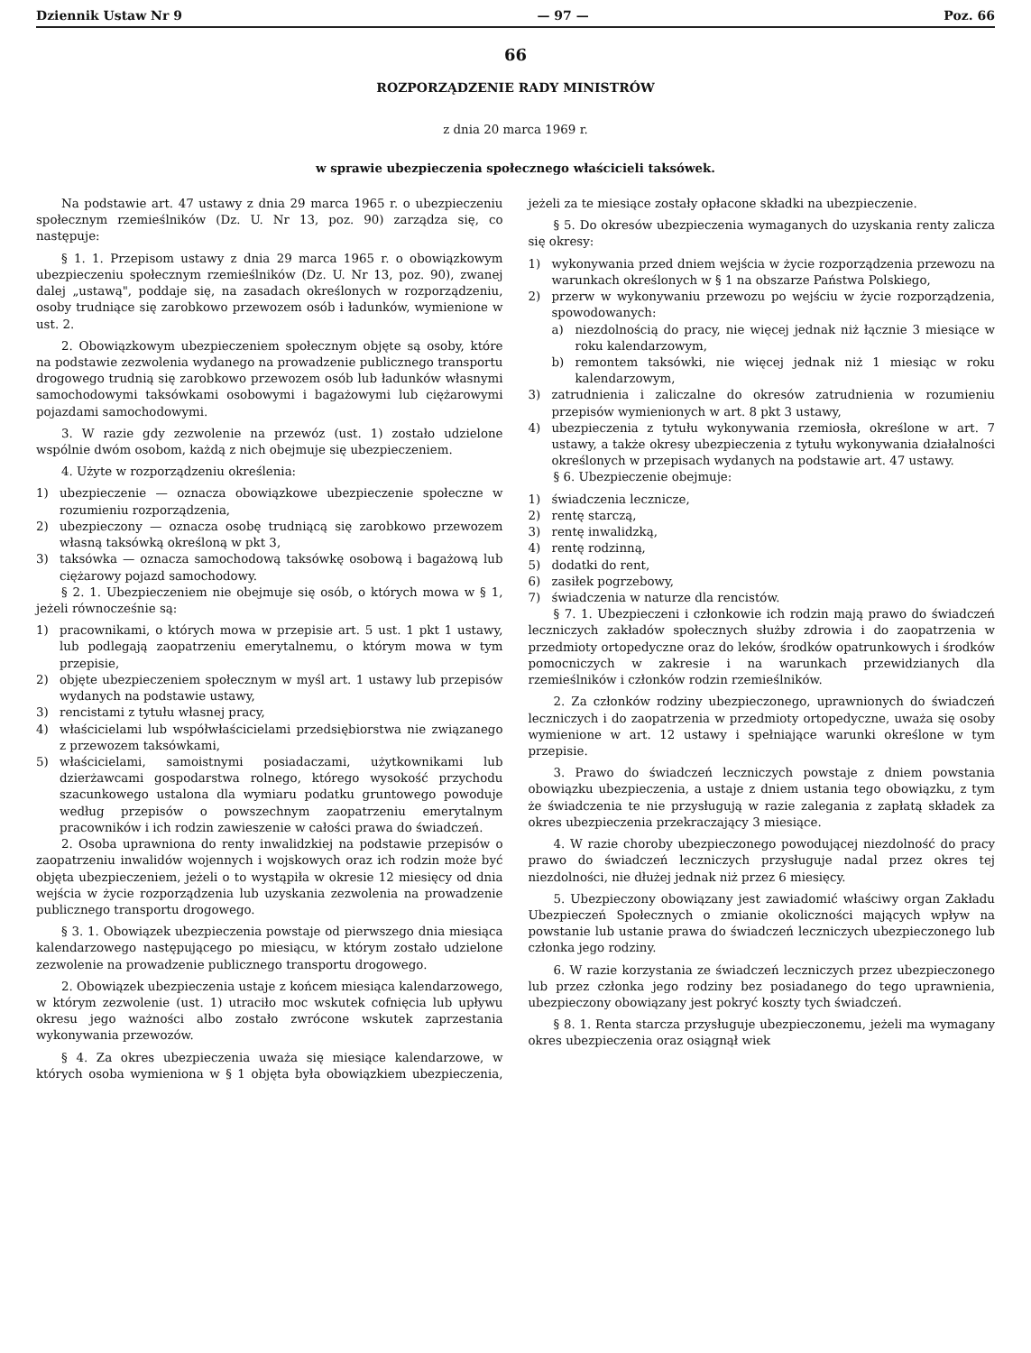Dziennik Ustaw Nr 9 — 97 — Poz. 66
66
ROZPORZĄDZENIE RADY MINISTRÓW
z dnia 20 marca 1969 r.
w sprawie ubezpieczenia społecznego właścicieli taksówek.
Na podstawie art. 47 ustawy z dnia 29 marca 1965 r. o ubezpieczeniu społecznym rzemieślników (Dz. U. Nr 13, poz. 90) zarządza się, co następuje:
§ 1. 1. Przepisom ustawy z dnia 29 marca 1965 r. o obowiązkowym ubezpieczeniu społecznym rzemieślników (Dz. U. Nr 13, poz. 90), zwanej dalej „ustawą", poddaje się, na zasadach określonych w rozporządzeniu, osoby trudniące się zarobkowo przewozem osób i ładunków, wymienione w ust. 2.
2. Obowiązkowym ubezpieczeniem społecznym objęte są osoby, które na podstawie zezwolenia wydanego na prowadzenie publicznego transportu drogowego trudnią się zarobkowo przewozem osób lub ładunków własnymi samochodowymi taksówkami osobowymi i bagażowymi lub ciężarowymi pojazdami samochodowymi.
3. W razie gdy zezwolenie na przewóz (ust. 1) zostało udzielone wspólnie dwóm osobom, każdą z nich obejmuje się ubezpieczeniem.
4. Użyte w rozporządzeniu określenia:
1) ubezpieczenie — oznacza obowiązkowe ubezpieczenie społeczne w rozumieniu rozporządzenia,
2) ubezpieczony — oznacza osobę trudniącą się zarobkowo przewozem własną taksówką określoną w pkt 3,
3) taksówka — oznacza samochodową taksówkę osobową i bagażową lub ciężarowy pojazd samochodowy.
§ 2. 1. Ubezpieczeniem nie obejmuje się osób, o których mowa w § 1, jeżeli równocześnie są:
1) pracownikami, o których mowa w przepisie art. 5 ust. 1 pkt 1 ustawy, lub podlegają zaopatrzeniu emerytalnemu, o którym mowa w tym przepisie,
2) objęte ubezpieczeniem społecznym w myśl art. 1 ustawy lub przepisów wydanych na podstawie ustawy,
3) rencistami z tytułu własnej pracy,
4) właścicielami lub współwłaścicielami przedsiębiorstwa nie związanego z przewozem taksówkami,
5) właścicielami, samoistnymi posiadaczami, użytkownikami lub dzierżawcami gospodarstwa rolnego, którego wysokość przychodu szacunkowego ustalona dla wymiaru podatku gruntowego powoduje według przepisów o powszechnym zaopatrzeniu emerytalnym pracowników i ich rodzin zawieszenie w całości prawa do świadczeń.
2. Osoba uprawniona do renty inwalidzkiej na podstawie przepisów o zaopatrzeniu inwalidów wojennych i wojskowych oraz ich rodzin może być objęta ubezpieczeniem, jeżeli o to wystąpiła w okresie 12 miesięcy od dnia wejścia w życie rozporządzenia lub uzyskania zezwolenia na prowadzenie publicznego transportu drogowego.
§ 3. 1. Obowiązek ubezpieczenia powstaje od pierwszego dnia miesiąca kalendarzowego następującego po miesiącu, w którym zostało udzielone zezwolenie na prowadzenie publicznego transportu drogowego.
2. Obowiązek ubezpieczenia ustaje z końcem miesiąca kalendarzowego, w którym zezwolenie (ust. 1) utraciło moc wskutek cofnięcia lub upływu okresu jego ważności albo zostało zwrócone wskutek zaprzestania wykonywania przewozów.
§ 4. Za okres ubezpieczenia uważa się miesiące kalendarzowe, w których osoba wymieniona w § 1 objęta była obowiązkiem ubezpieczenia, jeżeli za te miesiące zostały opłacone składki na ubezpieczenie.
§ 5. Do okresów ubezpieczenia wymaganych do uzyskania renty zalicza się okresy:
1) wykonywania przed dniem wejścia w życie rozporządzenia przewozu na warunkach określonych w § 1 na obszarze Państwa Polskiego,
2) przerw w wykonywaniu przewozu po wejściu w życie rozporządzenia, spowodowanych:
a) niezdolnością do pracy, nie więcej jednak niż łącznie 3 miesiące w roku kalendarzowym,
b) remontem taksówki, nie więcej jednak niż 1 miesiąc w roku kalendarzowym,
3) zatrudnienia i zaliczalne do okresów zatrudnienia w rozumieniu przepisów wymienionych w art. 8 pkt 3 ustawy,
4) ubezpieczenia z tytułu wykonywania rzemiosła, określone w art. 7 ustawy, a także okresy ubezpieczenia z tytułu wykonywania działalności określonych w przepisach wydanych na podstawie art. 47 ustawy.
§ 6. Ubezpieczenie obejmuje:
1) świadczenia lecznicze,
2) rentę starczą,
3) rentę inwalidzką,
4) rentę rodzinną,
5) dodatki do rent,
6) zasiłek pogrzebowy,
7) świadczenia w naturze dla rencistów.
§ 7. 1. Ubezpieczeni i członkowie ich rodzin mają prawo do świadczeń leczniczych zakładów społecznych służby zdrowia i do zaopatrzenia w przedmioty ortopedyczne oraz do leków, środków opatrunkowych i środków pomocniczych w zakresie i na warunkach przewidzianych dla rzemieślników i członków rodzin rzemieślników.
2. Za członków rodziny ubezpieczonego, uprawnionych do świadczeń leczniczych i do zaopatrzenia w przedmioty ortopedyczne, uważa się osoby wymienione w art. 12 ustawy i spełniające warunki określone w tym przepisie.
3. Prawo do świadczeń leczniczych powstaje z dniem powstania obowiązku ubezpieczenia, a ustaje z dniem ustania tego obowiązku, z tym że świadczenia te nie przysługują w razie zalegania z zapłatą składek za okres ubezpieczenia przekraczający 3 miesiące.
4. W razie choroby ubezpieczonego powodującej niezdolność do pracy prawo do świadczeń leczniczych przysługuje nadal przez okres tej niezdolności, nie dłużej jednak niż przez 6 miesięcy.
5. Ubezpieczony obowiązany jest zawiadomić właściwy organ Zakładu Ubezpieczeń Społecznych o zmianie okoliczności mających wpływ na powstanie lub ustanie prawa do świadczeń leczniczych ubezpieczonego lub członka jego rodziny.
6. W razie korzystania ze świadczeń leczniczych przez ubezpieczonego lub przez członka jego rodziny bez posiadanego do tego uprawnienia, ubezpieczony obowiązany jest pokryć koszty tych świadczeń.
§ 8. 1. Renta starcza przysługuje ubezpieczonemu, jeżeli ma wymagany okres ubezpieczenia oraz osiągnął wiek